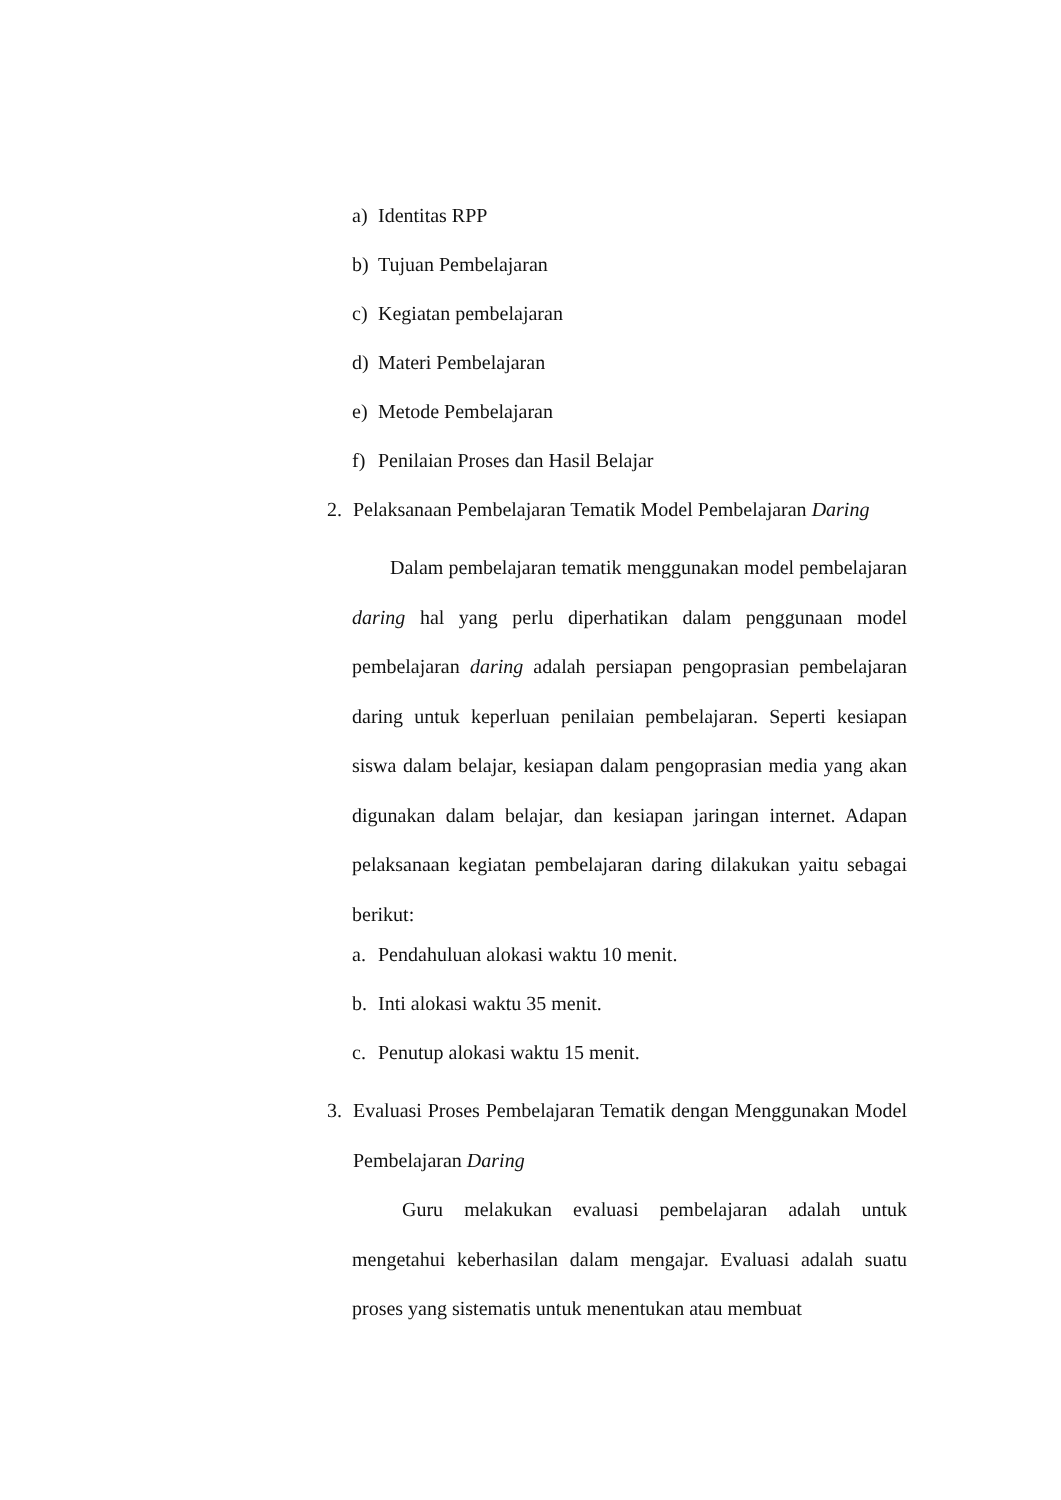a) Identitas RPP
b) Tujuan Pembelajaran
c) Kegiatan pembelajaran
d) Materi Pembelajaran
e) Metode Pembelajaran
f) Penilaian Proses dan Hasil Belajar
2. Pelaksanaan Pembelajaran Tematik Model Pembelajaran Daring
Dalam pembelajaran tematik menggunakan model pembelajaran daring hal yang perlu diperhatikan dalam penggunaan model pembelajaran daring adalah persiapan pengoprasian pembelajaran daring untuk keperluan penilaian pembelajaran. Seperti kesiapan siswa dalam belajar, kesiapan dalam pengoprasian media yang akan digunakan dalam belajar, dan kesiapan jaringan internet. Adapan pelaksanaan kegiatan pembelajaran daring dilakukan yaitu sebagai berikut:
a. Pendahuluan alokasi waktu 10 menit.
b. Inti alokasi waktu 35 menit.
c. Penutup alokasi waktu 15 menit.
3. Evaluasi Proses Pembelajaran Tematik dengan Menggunakan Model Pembelajaran Daring
Guru melakukan evaluasi pembelajaran adalah untuk mengetahui keberhasilan dalam mengajar. Evaluasi adalah suatu proses yang sistematis untuk menentukan atau membuat